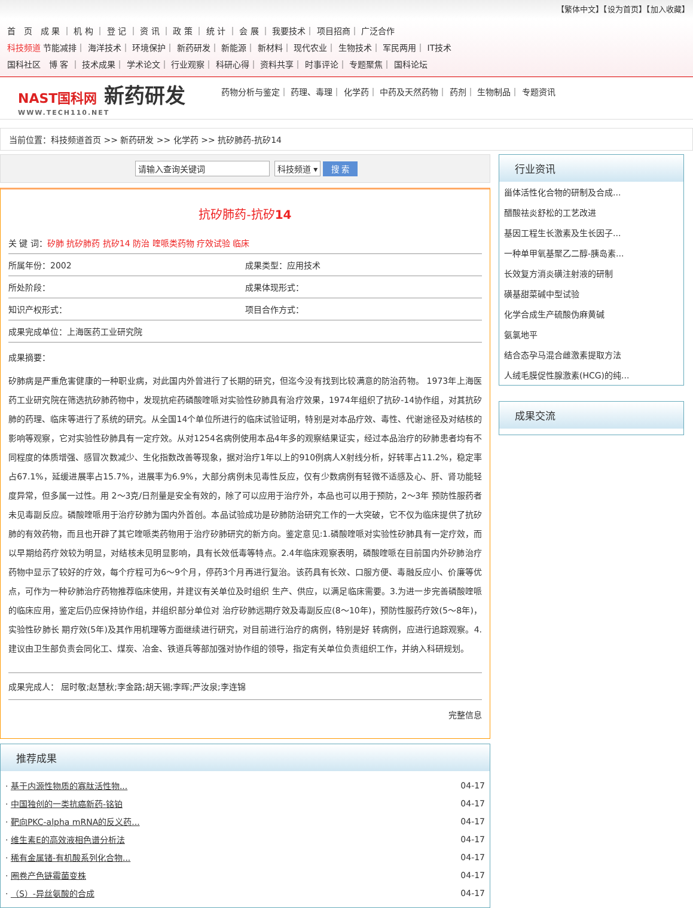【繁体中文】【设为首页】【加入收藏】
首　页　成 果 ｜ 机 构 ｜ 登 记 ｜ 资 讯 ｜ 政 策 ｜ 统 计 ｜ 会 展 ｜ 我要技术｜ 项目招商｜ 广泛合作
科技频道 节能减排｜ 海洋技术｜ 环境保护｜ 新药研发｜ 新能源｜ 新材料｜ 现代农业｜ 生物技术｜ 军民两用｜ IT技术
国科社区　博 客 ｜ 技术成果｜ 学术论文｜ 行业观察｜ 科研心得｜ 资料共享｜ 时事评论｜ 专题聚焦｜ 国科论坛
NAST国科网 新药研发
WWW.TECH110.NET
药物分析与鉴定｜ 药理、毒理｜ 化学药｜ 中药及天然药物｜ 药剂｜ 生物制品｜ 专题资讯
当前位置：科技频道首页 >> 新药研发 >> 化学药 >> 抗矽肺药-抗矽14
请输入查询关键词 科技频道 ▾ 搜 索
抗矽肺药-抗矽14
关 键 词：矽肺 抗矽肺药 抗矽14 防治 喹哌类药物 疗效试验 临床
| 所属年份：2002 | 成果类型：应用技术 |
| 所处阶段： | 成果体现形式： |
| 知识产权形式： | 项目合作方式： |
| 成果完成单位：上海医药工业研究院 | |
成果摘要：
矽肺病是严重危害健康的一种职业病，对此国内外曾进行了长期的研究，但迄今没有找到比较满意的防治药物。 1973年上海医药工业研究院在筛选抗矽肺药物中，发现抗疟药磷酸喹哌对实验性矽肺具有治疗效果，1974年组织了抗矽-14协作组，对其抗矽肺的药理、临床等进行了系统的研究。从全国14个单位所进行的临床试验证明，特别是对本品疗效、毒性、代谢途径及对结核的影响等观察，它对实验性矽肺具有一定疗效。从对1254名病例使用本品4年多的观察结果证实，经过本品治疗的矽肺患者均有不同程度的体质增强、感冒次数减少、生化指数改善等现象，据对治疗1年以上的910例病人X射线分析，好转率占11.2%，稳定率占67.1%，延缓进展率占15.7%，进展率为6.9%，大部分病例未见毒性反应，仅有少数病例有轻微不适感及心、肝、肾功能轻度异常，但多属一过性。用 2～3克/日剂量是安全有效的，除了可以应用于治疗外，本品也可以用于预防，2～3年 预防性服药者未见毒副反应。磷酸喹哌用于治疗矽肺为国内外首创。本品试验成功是矽肺防治研究工作的一大突破，它不仅为临床提供了抗矽肺的有效药物，而且也开辟了其它喹哌类药物用于治疗矽肺研究的新方向。鉴定意见:1.磷酸喹哌对实验性矽肺具有一定疗效，而以早期给药疗效较为明显，对结核未见明显影响，具有长效低毒等特点。2.4年临床观察表明，磷酸喹哌在目前国内外矽肺治疗药物中显示了较好的疗效，每个疗程可为6～9个月，停药3个月再进行复治。该药具有长效、口服方便、毒融反应小、价廉等优点，可作为一种矽肺治疗药物推荐临床使用，并建议有关单位及时组织 生产、供应，以满足临床需要。3.为进一步完善磷酸喹哌的临床应用，鉴定后仍应保持协作组，并组织部分单位对 治疗矽肺远期疗效及毒副反应(8～10年)，预防性服药疗效(5～8年)，实验性矽肺长 期疗效(5年)及其作用机理等方面继续进行研究，对目前进行治疗的病例，特别是好 转病例，应进行追踪观察。4.建议由卫生部负责会同化工、煤炭、冶金、铁道兵等部加强对协作组的领导，指定有关单位负责组织工作，并纳入科研规划。
成果完成人： 屈时敬;赵慧秋;李金路;胡天锡;李晖;严汝泉;李连锦
完整信息
推荐成果
| · 基于内源性物质的寡肽活性物... | 04-17 |
| · 中国独创的一类抗癌新药-铭铂 | 04-17 |
| · 靶向PKC-alpha mRNA的反义药... | 04-17 |
| · 维生素E的高效液相色谱分析法 | 04-17 |
| · 稀有金属锗-有机酸系列化合物... | 04-17 |
| · 圈卷产色链霉菌变株 | 04-17 |
| · （S）-异丝氨酸的合成 | 04-17 |
行业资讯
甾体活性化合物的研制及合成...
醋酸祛炎舒松的工艺改进
基因工程生长激素及生长因子...
一种单甲氧基聚乙二醇-胰岛素...
长效复方消炎磺注射液的研制
磺基甜菜碱中型试验
化学合成生产硫酸伪麻黄碱
氨氯地平
结合态孕马混合雌激素提取方法
人绒毛膜促性腺激素(HCG)的纯...
成果交流